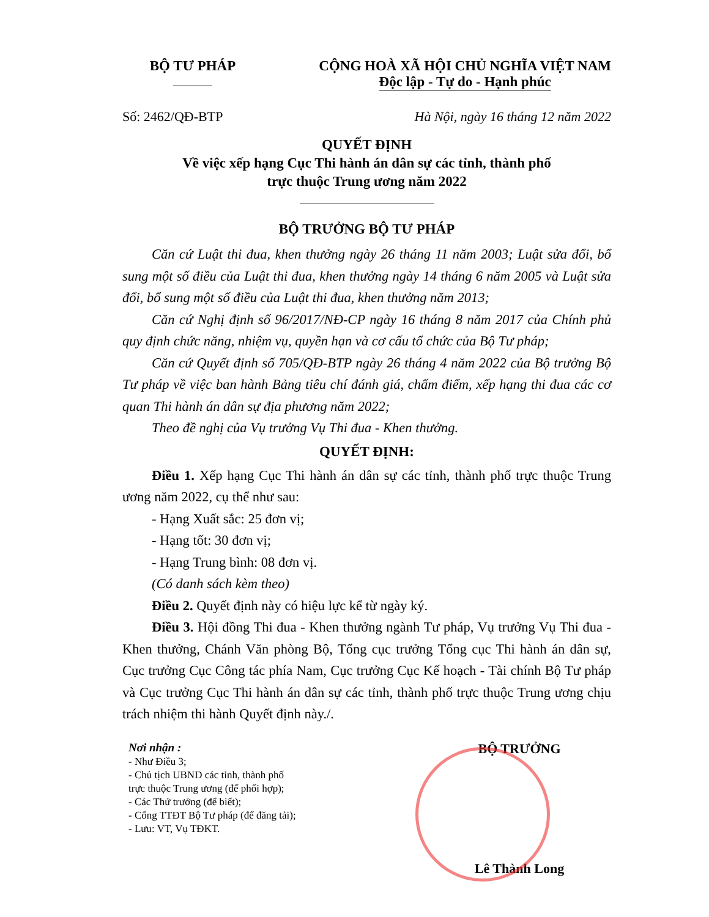BỘ TƯ PHÁP
CỘNG HOÀ XÃ HỘI CHỦ NGHĨA VIỆT NAM
Độc lập - Tự do - Hạnh phúc
Số: 2462/QĐ-BTP Hà Nội, ngày 16 tháng 12 năm 2022
QUYẾT ĐỊNH
Về việc xếp hạng Cục Thi hành án dân sự các tỉnh, thành phố
trực thuộc Trung ương năm 2022
BỘ TRƯỞNG BỘ TƯ PHÁP
Căn cứ Luật thi đua, khen thưởng ngày 26 tháng 11 năm 2003; Luật sửa đổi, bổ sung một số điều của Luật thi đua, khen thưởng ngày 14 tháng 6 năm 2005 và Luật sửa đổi, bổ sung một số điều của Luật thi đua, khen thưởng năm 2013;
Căn cứ Nghị định số 96/2017/NĐ-CP ngày 16 tháng 8 năm 2017 của Chính phủ quy định chức năng, nhiệm vụ, quyền hạn và cơ cấu tổ chức của Bộ Tư pháp;
Căn cứ Quyết định số 705/QĐ-BTP ngày 26 tháng 4 năm 2022 của Bộ trưởng Bộ Tư pháp về việc ban hành Bảng tiêu chí đánh giá, chấm điểm, xếp hạng thi đua các cơ quan Thi hành án dân sự địa phương năm 2022;
Theo đề nghị của Vụ trưởng Vụ Thi đua - Khen thưởng.
QUYẾT ĐỊNH:
Điều 1. Xếp hạng Cục Thi hành án dân sự các tỉnh, thành phố trực thuộc Trung ương năm 2022, cụ thể như sau:
- Hạng Xuất sắc: 25 đơn vị;
- Hạng tốt: 30 đơn vị;
- Hạng Trung bình: 08 đơn vị.
(Có danh sách kèm theo)
Điều 2. Quyết định này có hiệu lực kể từ ngày ký.
Điều 3. Hội đồng Thi đua - Khen thưởng ngành Tư pháp, Vụ trưởng Vụ Thi đua - Khen thưởng, Chánh Văn phòng Bộ, Tổng cục trưởng Tổng cục Thi hành án dân sự, Cục trưởng Cục Công tác phía Nam, Cục trưởng Cục Kế hoạch - Tài chính Bộ Tư pháp và Cục trưởng Cục Thi hành án dân sự các tỉnh, thành phố trực thuộc Trung ương chịu trách nhiệm thi hành Quyết định này./.
Nơi nhận :
- Như Điều 3;
- Chủ tịch UBND các tỉnh, thành phố
trực thuộc Trung ương (để phối hợp);
- Các Thứ trưởng (để biết);
- Cổng TTĐT Bộ Tư pháp (để đăng tải);
- Lưu: VT, Vụ TĐKT.
BỘ TRƯỞNG
Lê Thành Long